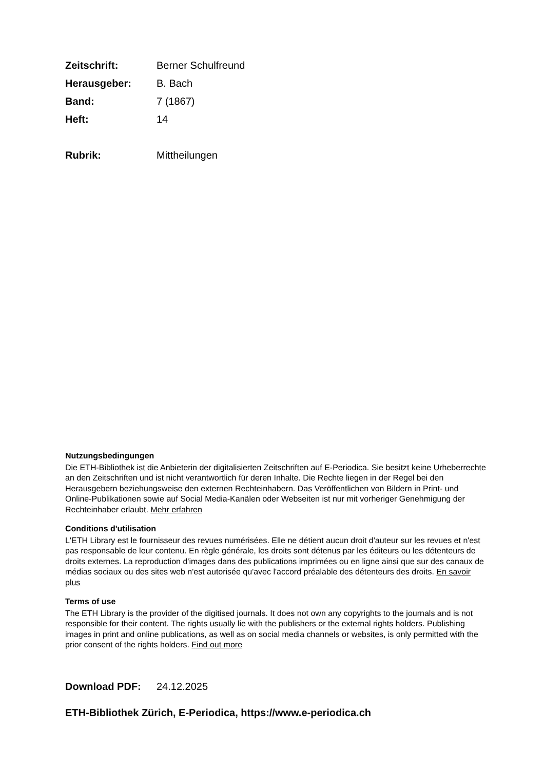Zeitschrift: Berner Schulfreund
Herausgeber: B. Bach
Band: 7 (1867)
Heft: 14
Rubrik: Mittheilungen
Nutzungsbedingungen
Die ETH-Bibliothek ist die Anbieterin der digitalisierten Zeitschriften auf E-Periodica. Sie besitzt keine Urheberrechte an den Zeitschriften und ist nicht verantwortlich für deren Inhalte. Die Rechte liegen in der Regel bei den Herausgebern beziehungsweise den externen Rechteinhabern. Das Veröffentlichen von Bildern in Print- und Online-Publikationen sowie auf Social Media-Kanälen oder Webseiten ist nur mit vorheriger Genehmigung der Rechteinhaber erlaubt. Mehr erfahren
Conditions d'utilisation
L'ETH Library est le fournisseur des revues numérisées. Elle ne détient aucun droit d'auteur sur les revues et n'est pas responsable de leur contenu. En règle générale, les droits sont détenus par les éditeurs ou les détenteurs de droits externes. La reproduction d'images dans des publications imprimées ou en ligne ainsi que sur des canaux de médias sociaux ou des sites web n'est autorisée qu'avec l'accord préalable des détenteurs des droits. En savoir plus
Terms of use
The ETH Library is the provider of the digitised journals. It does not own any copyrights to the journals and is not responsible for their content. The rights usually lie with the publishers or the external rights holders. Publishing images in print and online publications, as well as on social media channels or websites, is only permitted with the prior consent of the rights holders. Find out more
Download PDF: 24.12.2025
ETH-Bibliothek Zürich, E-Periodica, https://www.e-periodica.ch